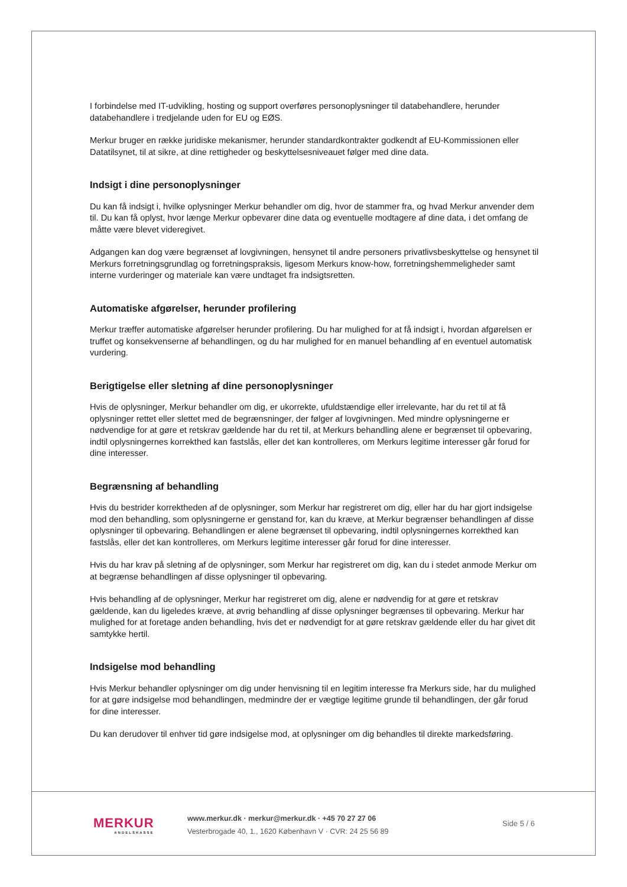I forbindelse med IT-udvikling, hosting og support overføres personoplysninger til databehandlere, herunder databehandlere i tredjelande uden for EU og EØS.
Merkur bruger en række juridiske mekanismer, herunder standardkontrakter godkendt af EU-Kommissionen eller Datatilsynet, til at sikre, at dine rettigheder og beskyttelsesniveauet følger med dine data.
Indsigt i dine personoplysninger
Du kan få indsigt i, hvilke oplysninger Merkur behandler om dig, hvor de stammer fra, og hvad Merkur anvender dem til. Du kan få oplyst, hvor længe Merkur opbevarer dine data og eventuelle modtagere af dine data, i det omfang de måtte være blevet videregivet.
Adgangen kan dog være begrænset af lovgivningen, hensynet til andre personers privatlivsbeskyttelse og hensynet til Merkurs forretningsgrundlag og forretningspraksis, ligesom Merkurs know-how, forretningshemmeligheder samt interne vurderinger og materiale kan være undtaget fra indsigtsretten.
Automatiske afgørelser, herunder profilering
Merkur træffer automatiske afgørelser herunder profilering. Du har mulighed for at få indsigt i, hvordan afgørelsen er truffet og konsekvenserne af behandlingen, og du har mulighed for en manuel behandling af en eventuel automatisk vurdering.
Berigtigelse eller sletning af dine personoplysninger
Hvis de oplysninger, Merkur behandler om dig, er ukorrekte, ufuldstændige eller irrelevante, har du ret til at få oplysninger rettet eller slettet med de begrænsninger, der følger af lovgivningen. Med mindre oplysningerne er nødvendige for at gøre et retskrav gældende har du ret til, at Merkurs behandling alene er begrænset til opbevaring, indtil oplysningernes korrekthed kan fastslås, eller det kan kontrolleres, om Merkurs legitime interesser går forud for dine interesser.
Begrænsning af behandling
Hvis du bestrider korrektheden af de oplysninger, som Merkur har registreret om dig, eller har du har gjort indsigelse mod den behandling, som oplysningerne er genstand for, kan du kræve, at Merkur begrænser behandlingen af disse oplysninger til opbevaring. Behandlingen er alene begrænset til opbevaring, indtil oplysningernes korrekthed kan fastslås, eller det kan kontrolleres, om Merkurs legitime interesser går forud for dine interesser.
Hvis du har krav på sletning af de oplysninger, som Merkur har registreret om dig, kan du i stedet anmode Merkur om at begrænse behandlingen af disse oplysninger til opbevaring.
Hvis behandling af de oplysninger, Merkur har registreret om dig, alene er nødvendig for at gøre et retskrav gældende, kan du ligeledes kræve, at øvrig behandling af disse oplysninger begrænses til opbevaring. Merkur har mulighed for at foretage anden behandling, hvis det er nødvendigt for at gøre retskrav gældende eller du har givet dit samtykke hertil.
Indsigelse mod behandling
Hvis Merkur behandler oplysninger om dig under henvisning til en legitim interesse fra Merkurs side, har du mulighed for at gøre indsigelse mod behandlingen, medmindre der er vægtige legitime grunde til behandlingen, der går forud for dine interesser.
Du kan derudover til enhver tid gøre indsigelse mod, at oplysninger om dig behandles til direkte markedsføring.
MERKUR
ANDELSKASSE
www.merkur.dk · merkur@merkur.dk · +45 70 27 27 06
Vesterbrogade 40, 1., 1620 København V · CVR: 24 25 56 89
Side 5 / 6